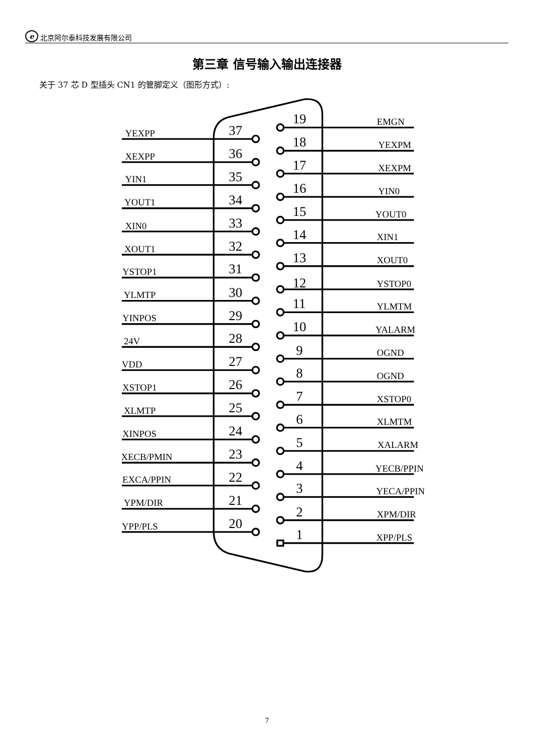e 北京阿尔泰科技发展有限公司
第三章 信号输入输出连接器
关于 37 芯 D 型插头 CN1 的管脚定义（图形方式）:
YEXPP
37
XEXPP
36
YIN1
35
YOUT1
34
XIN0
33
XOUT1
32
YSTOP1
31
YLMTP
30
YINPOS
29
24V
28
VDD
27
XSTOP1
26
XLMTP
25
XINPOS
24
XECB/PMIN
23
EXCA/PPIN
22
YPM/DIR
21
YPP/PLS
20
19
EMGN
18
YEXPM
17
XEXPM
16
YIN0
15
YOUT0
14
XIN1
13
XOUT0
12
YSTOP0
11
YLMTM
10
YALARM
9
OGND
8
OGND
7
XSTOP0
6
XLMTM
5
XALARM
4
YECB/PPIN
3
YECA/PPIN
2
XPM/DIR
1
XPP/PLS
7